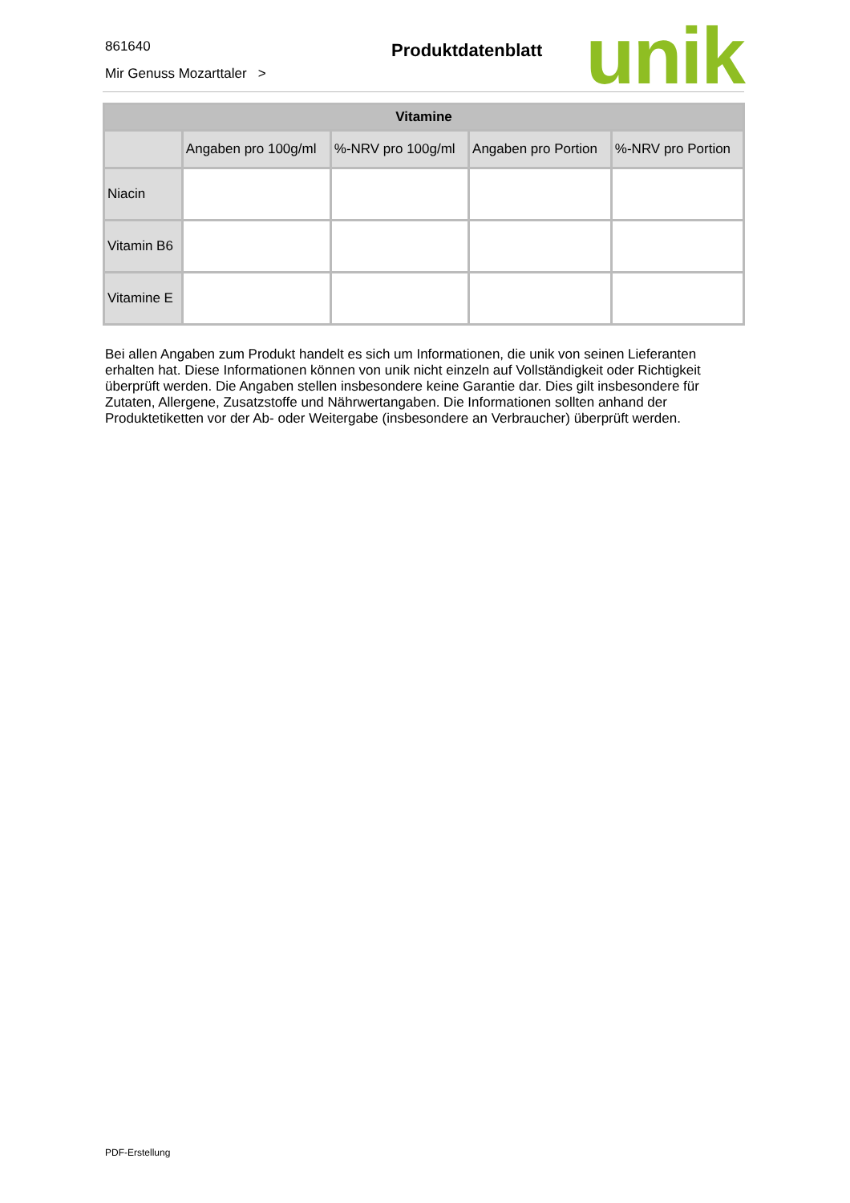861640
Mir Genuss Mozarttaler >
Produktdatenblatt unik
| Vitamine | | | | |
| --- | --- | --- | --- | --- |
| | Angaben pro 100g/ml | %-NRV pro 100g/ml | Angaben pro Portion | %-NRV pro Portion |
| Niacin | | | | |
| Vitamin B6 | | | | |
| Vitamine E | | | | |
Bei allen Angaben zum Produkt handelt es sich um Informationen, die unik von seinen Lieferanten erhalten hat. Diese Informationen können von unik nicht einzeln auf Vollständigkeit oder Richtigkeit überprüft werden. Die Angaben stellen insbesondere keine Garantie dar. Dies gilt insbesondere für Zutaten, Allergene, Zusatzstoffe und Nährwertangaben. Die Informationen sollten anhand der Produktetiketten vor der Ab- oder Weitergabe (insbesondere an Verbraucher) überprüft werden.
PDF-Erstellung